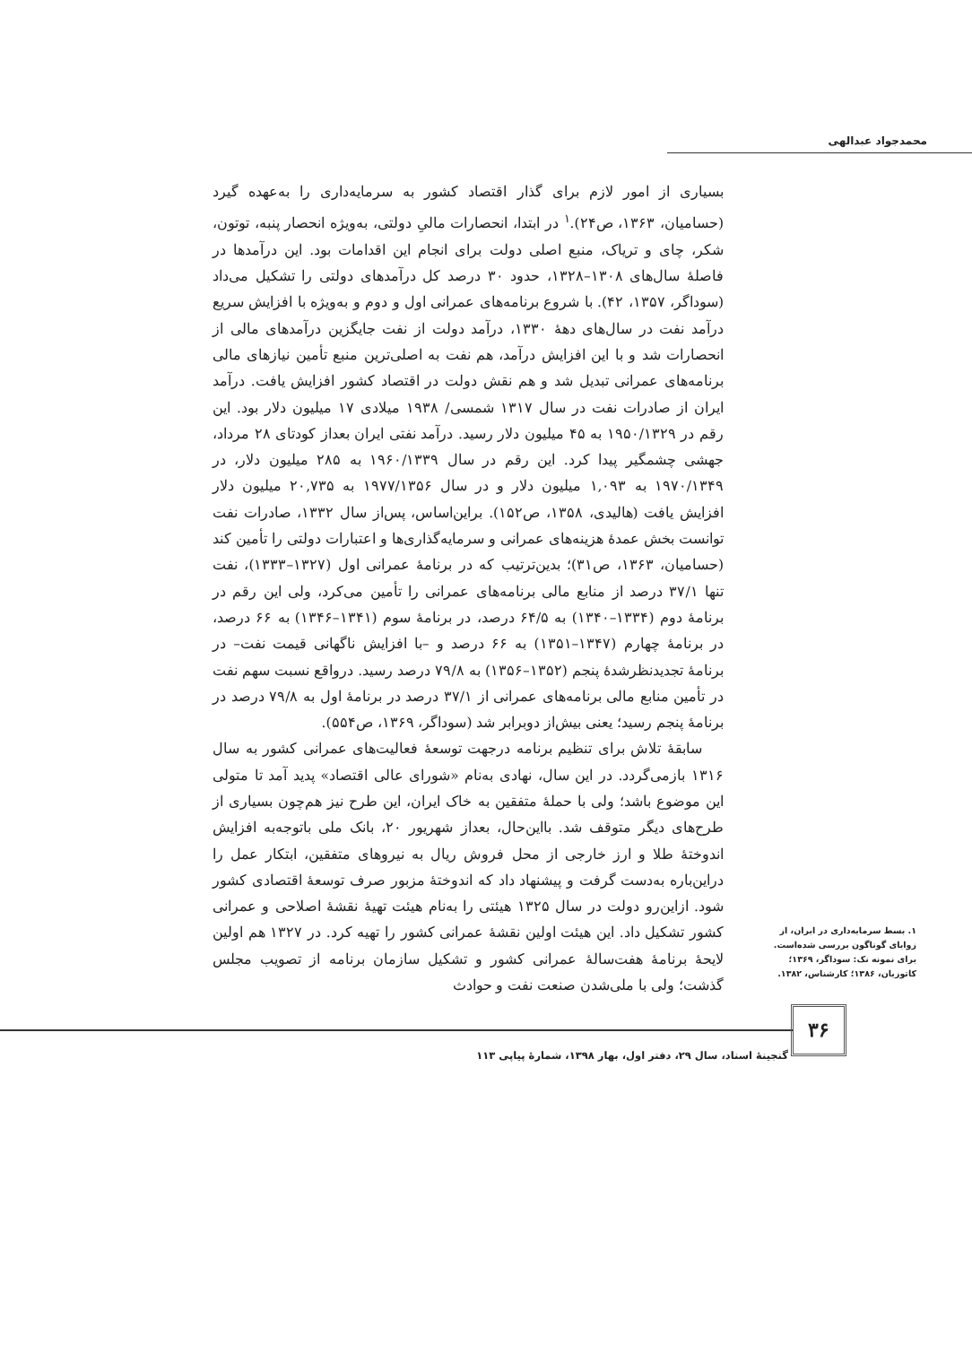محمدجواد عبدالهی
بسیاری از امور لازم برای گذار اقتصاد کشور به سرمایه‌داری را به‌عهده گیرد (حسامیان، ۱۳۶۳، ص۲۴).<sup>۱</sup> در ابتدا، انحصارات مالیِ دولتی، به‌ویژه انحصار پنبه، توتون، شکر، چای و تریاک، منبع اصلی دولت برای انجام این اقدامات بود. این درآمدها در فاصلۀ سال‌های ۱۳۰۸–۱۳۲۸، حدود ۳۰ درصد کل درآمدهای دولتی را تشکیل می‌داد (سوداگر، ۱۳۵۷، ۴۲). با شروع برنامه‌های عمرانی اول و دوم و به‌ویژه با افزایش سریع درآمد نفت در سال‌های دهۀ ۱۳۳۰، درآمد دولت از نفت جایگزین درآمدهای مالی از انحصارات شد و با این افزایش درآمد، هم نفت به اصلی‌ترین منبع تأمین نیازهای مالی برنامه‌های عمرانی تبدیل شد و هم نقش دولت در اقتصاد کشور افزایش یافت. درآمد ایران از صادرات نفت در سال ۱۳۱۷ شمسی/ ۱۹۳۸ میلادی ۱۷ میلیون دلار بود. این رقم در ۱۹۵۰/۱۳۲۹ به ۴۵ میلیون دلار رسید. درآمد نفتی ایران بعداز کودتای ۲۸ مرداد، جهشی چشمگیر پیدا کرد. این رقم در سال ۱۹۶۰/۱۳۳۹ به ۲۸۵ میلیون دلار، در ۱۹۷۰/۱۳۴۹ به ۱,۰۹۳ میلیون دلار و در سال ۱۹۷۷/۱۳۵۶ به ۲۰,۷۳۵ میلیون دلار افزایش یافت (هالیدی، ۱۳۵۸، ص۱۵۲). براین‌اساس، پس‌از سال ۱۳۳۲، صادرات نفت توانست بخش عمدۀ هزینه‌های عمرانی و سرمایه‌گذاری‌ها و اعتبارات دولتی را تأمین کند (حسامیان، ۱۳۶۳، ص۳۱)؛ بدین‌ترتیب که در برنامۀ عمرانی اول (۱۳۲۷–۱۳۳۳)، نفت تنها ۳۷/۱ درصد از منابع مالی برنامه‌های عمرانی را تأمین می‌کرد، ولی این رقم در برنامۀ دوم (۱۳۳۴–۱۳۴۰) به ۶۴/۵ درصد، در برنامۀ سوم (۱۳۴۱–۱۳۴۶) به ۶۶ درصد، در برنامۀ چهارم (۱۳۴۷–۱۳۵۱) به ۶۶ درصد و –با افزایش ناگهانی قیمت نفت– در برنامۀ تجدیدنظرشدۀ پنجم (۱۳۵۲–۱۳۵۶) به ۷۹/۸ درصد رسید. درواقع نسبت سهم نفت در تأمین منابع مالی برنامه‌های عمرانی از ۳۷/۱ درصد در برنامۀ اول به ۷۹/۸ درصد در برنامۀ پنجم رسید؛ یعنی بیش‌از دوبرابر شد (سوداگر، ۱۳۶۹، ص۵۵۴).
سابقۀ تلاش برای تنظیم برنامه درجهت توسعۀ فعالیت‌های عمرانی کشور به سال ۱۳۱۶ بازمی‌گردد. در این سال، نهادی به‌نام «شورای عالی اقتصاد» پدید آمد تا متولی این موضوع باشد؛ ولی با حملۀ متفقین به خاک ایران، این طرح نیز هم‌چون بسیاری از طرح‌های دیگر متوقف شد. بااین‌حال، بعداز شهریور ۲۰، بانک ملی باتوجه‌به افزایش اندوختۀ طلا و ارز خارجی از محل فروش ریال به نیروهای متفقین، ابتکار عمل را دراین‌باره به‌دست گرفت و پیشنهاد داد که اندوختۀ مزبور صرف توسعۀ اقتصادی کشور شود. ازاین‌رو دولت در سال ۱۳۲۵ هیئتی را به‌نام هیئت تهیۀ نقشۀ اصلاحی و عمرانی کشور تشکیل داد. این هیئت اولین نقشۀ عمرانی کشور را تهیه کرد. در ۱۳۲۷ هم اولین لایحۀ برنامۀ هفت‌سالۀ عمرانی کشور و تشکیل سازمان برنامه از تصویب مجلس گذشت؛ ولی با ملی‌شدن صنعت نفت و حوادث
۱. بسط سرمایه‌داری در ایران، از زوایای گوناگون بررسی شده‌است. برای نمونه نک: سوداگر، ۱۳۶۹؛ کاتوزیان، ۱۳۸۶؛ کارشناس، ۱۳۸۲.
۳۶
گنجینۀ اسناد، سال ۲۹، دفتر اول، بهار ۱۳۹۸، شمارۀ پیاپی ۱۱۳